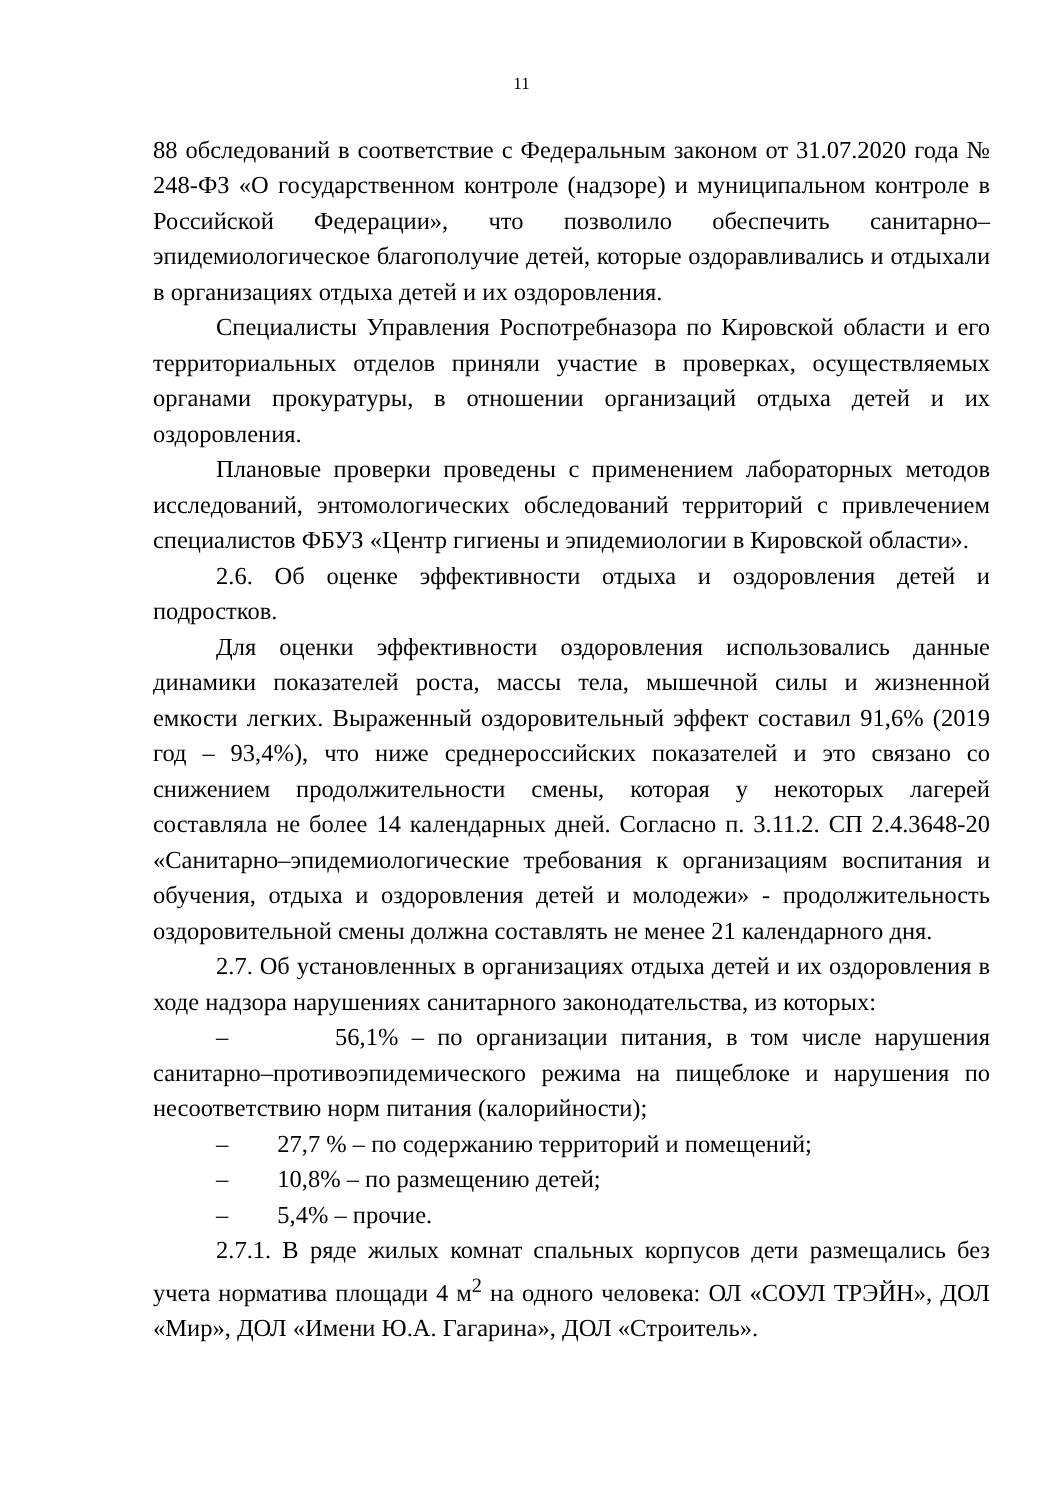11
88 обследований в соответствие с Федеральным законом от 31.07.2020 года № 248-ФЗ «О государственном контроле (надзоре) и муниципальном контроле в Российской Федерации», что позволило обеспечить санитарно–эпидемиологическое благополучие детей, которые оздоравливались и отдыхали в организациях отдыха детей и их оздоровления.
Специалисты Управления Роспотребназора по Кировской области и его территориальных отделов приняли участие в проверках, осуществляемых органами прокуратуры, в отношении организаций отдыха детей и их оздоровления.
Плановые проверки проведены с применением лабораторных методов исследований, энтомологических обследований территорий с привлечением специалистов ФБУЗ «Центр гигиены и эпидемиологии в Кировской области».
2.6. Об оценке эффективности отдыха и оздоровления детей и подростков.
Для оценки эффективности оздоровления использовались данные динамики показателей роста, массы тела, мышечной силы и жизненной емкости легких. Выраженный оздоровительный эффект составил 91,6% (2019 год – 93,4%), что ниже среднероссийских показателей и это связано со снижением продолжительности смены, которая у некоторых лагерей составляла не более 14 календарных дней. Согласно п. 3.11.2. СП 2.4.3648-20 «Санитарно–эпидемиологические требования к организациям воспитания и обучения, отдыха и оздоровления детей и молодежи» - продолжительность оздоровительной смены должна составлять не менее 21 календарного дня.
2.7. Об установленных в организациях отдыха детей и их оздоровления в ходе надзора нарушениях санитарного законодательства, из которых:
– 56,1% – по организации питания, в том числе нарушения санитарно–противоэпидемического режима на пищеблоке и нарушения по несоответствию норм питания (калорийности);
– 27,7 % – по содержанию территорий и помещений;
– 10,8% – по размещению детей;
– 5,4% – прочие.
2.7.1. В ряде жилых комнат спальных корпусов дети размещались без учета норматива площади 4 м<sup>2</sup> на одного человека: ОЛ «СОУЛ ТРЭЙН», ДОЛ «Мир», ДОЛ «Имени Ю.А. Гагарина», ДОЛ «Строитель».